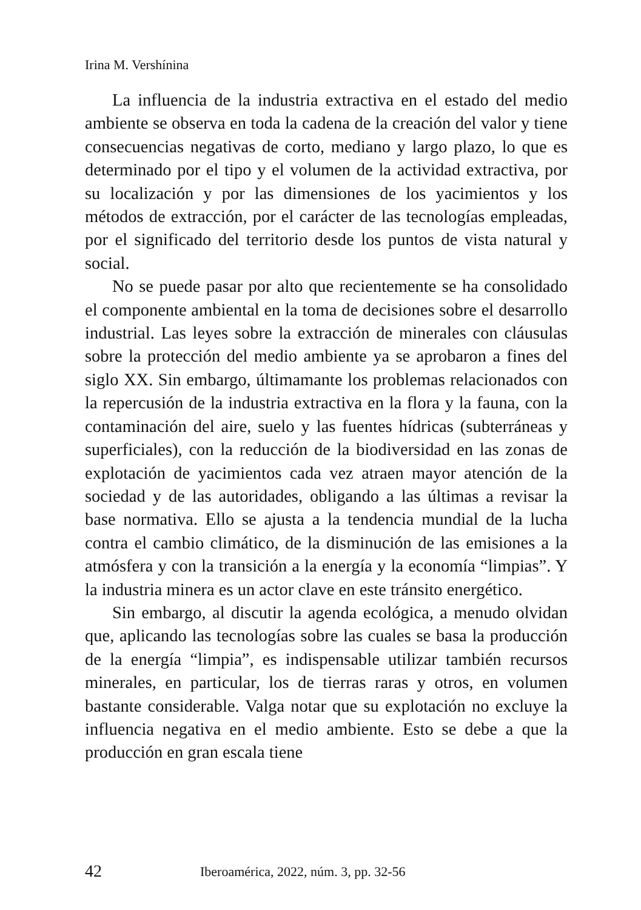Irina M. Vershínina
La influencia de la industria extractiva en el estado del medio ambiente se observa en toda la cadena de la creación del valor y tiene consecuencias negativas de corto, mediano y largo plazo, lo que es determinado por el tipo y el volumen de la actividad extractiva, por su localización y por las dimensiones de los yacimientos y los métodos de extracción, por el carácter de las tecnologías empleadas, por el significado del territorio desde los puntos de vista natural y social.
No se puede pasar por alto que recientemente se ha consolidado el componente ambiental en la toma de decisiones sobre el desarrollo industrial. Las leyes sobre la extracción de minerales con cláusulas sobre la protección del medio ambiente ya se aprobaron a fines del siglo XX. Sin embargo, últimamante los problemas relacionados con la repercusión de la industria extractiva en la flora y la fauna, con la contaminación del aire, suelo y las fuentes hídricas (subterráneas y superficiales), con la reducción de la biodiversidad en las zonas de explotación de yacimientos cada vez atraen mayor atención de la sociedad y de las autoridades, obligando a las últimas a revisar la base normativa. Ello se ajusta a la tendencia mundial de la lucha contra el cambio climático, de la disminución de las emisiones a la atmósfera y con la transición a la energía y la economía “limpias”. Y la industria minera es un actor clave en este tránsito energético.
Sin embargo, al discutir la agenda ecológica, a menudo olvidan que, aplicando las tecnologías sobre las cuales se basa la producción de la energía “limpia”, es indispensable utilizar también recursos minerales, en particular, los de tierras raras y otros, en volumen bastante considerable. Valga notar que su explotación no excluye la influencia negativa en el medio ambiente. Esto se debe a que la producción en gran escala tiene
42 Iberoamérica, 2022, núm. 3, pp. 32-56